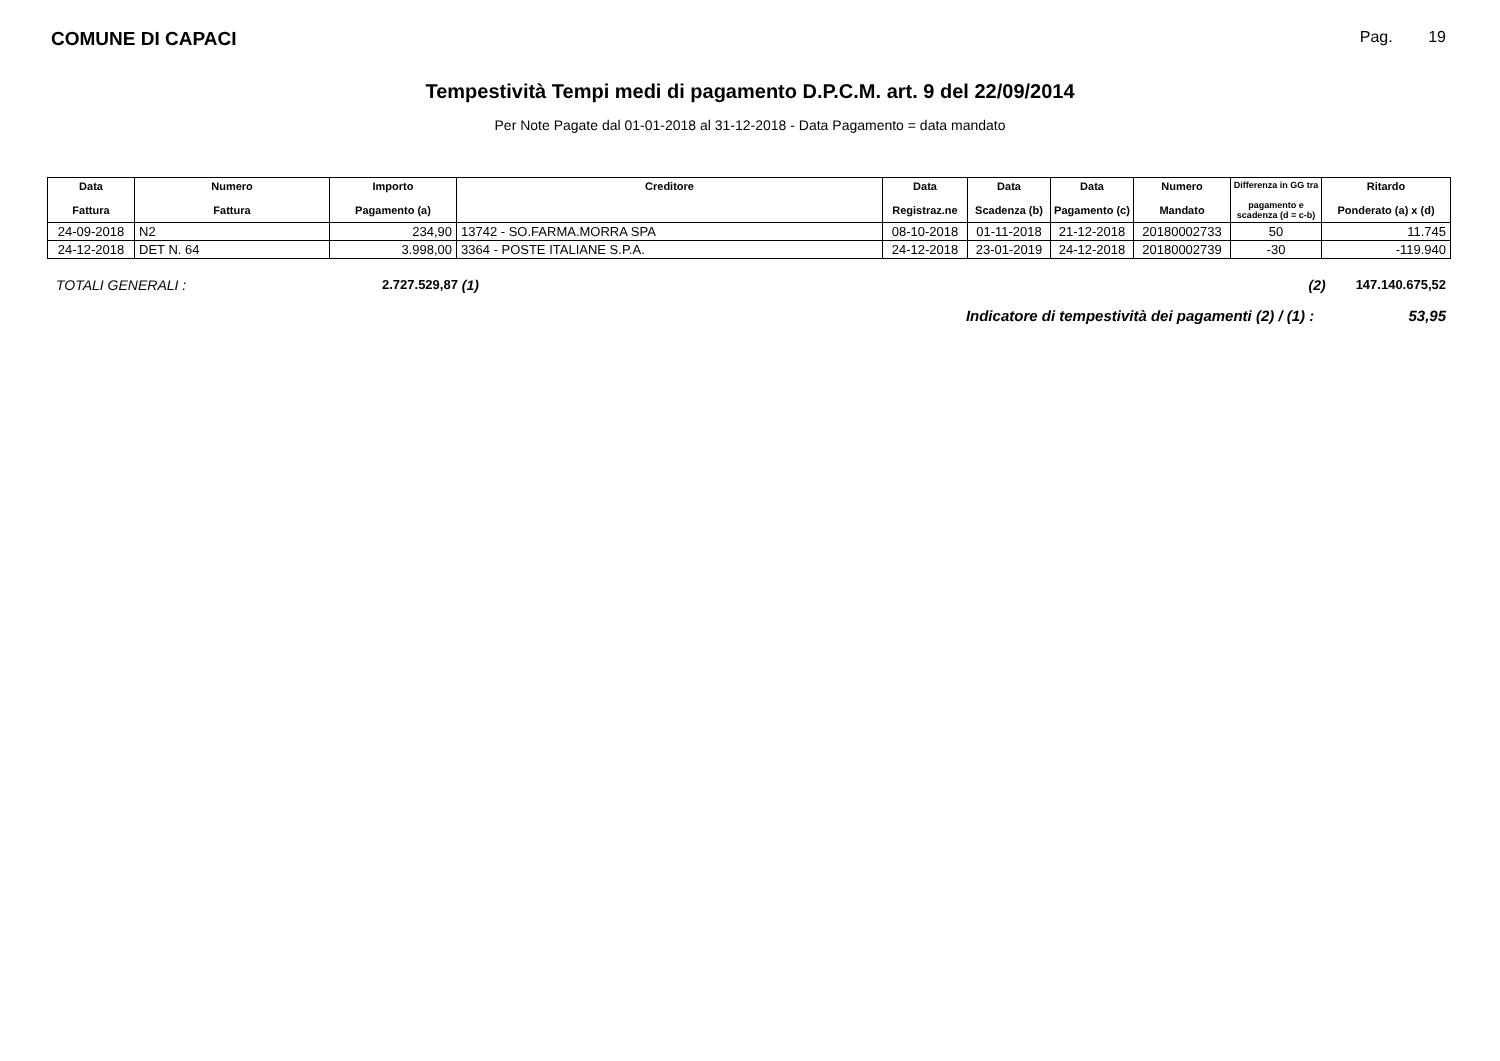COMUNE DI CAPACI
Pag. 19
Tempestività Tempi medi di pagamento D.P.C.M. art. 9 del 22/09/2014
Per Note Pagate dal 01-01-2018 al 31-12-2018 - Data Pagamento = data mandato
| Data Fattura | Numero Fattura | Importo Pagamento (a) | Creditore | Data Registraz.ne | Data Scadenza (b) | Data Pagamento (c) | Numero Mandato | Differenza in GG tra pagamento e scadenza (d = c-b) | Ritardo Ponderato (a) x (d) |
| --- | --- | --- | --- | --- | --- | --- | --- | --- | --- |
| 24-09-2018 | N2 | 234,90 | 13742 - SO.FARMA.MORRA SPA | 08-10-2018 | 01-11-2018 | 21-12-2018 | 20180002733 | 50 | 11.745 |
| 24-12-2018 | DET N. 64 | 3.998,00 | 3364 - POSTE ITALIANE S.P.A. | 24-12-2018 | 23-01-2019 | 24-12-2018 | 20180002739 | -30 | -119.940 |
TOTALI GENERALI : 2.727.529,87 (1) (2) 147.140.675,52
Indicatore di tempestività dei pagamenti (2) / (1) : 53,95